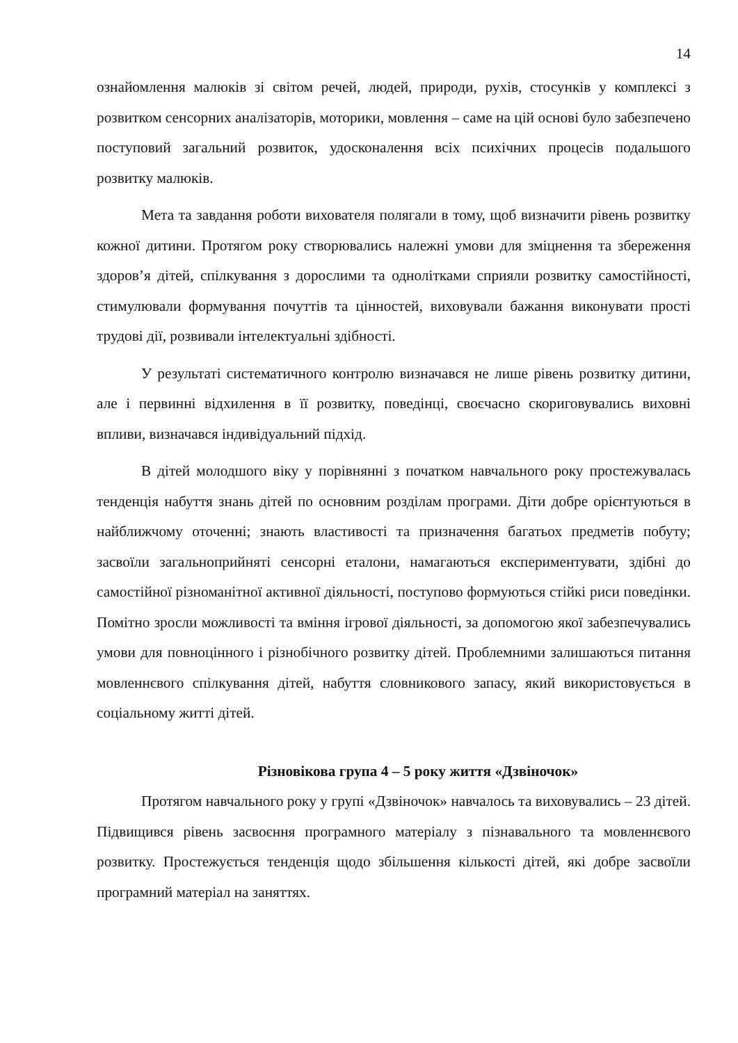14
ознайомлення малюків зі світом речей, людей, природи, рухів, стосунків у комплексі з розвитком сенсорних аналізаторів, моторики, мовлення – саме на цій основі було забезпечено поступовий загальний розвиток, удосконалення всіх психічних процесів подальшого розвитку малюків.
Мета та завдання роботи вихователя полягали в тому, щоб визначити рівень розвитку кожної дитини. Протягом року створювались належні умови для зміцнення та збереження здоров’я дітей, спілкування з дорослими та однолітками сприяли розвитку самостійності, стимулювали формування почуттів та цінностей, виховували бажання виконувати прості трудові дії, розвивали інтелектуальні здібності.
У результаті систематичного контролю визначався не лише рівень розвитку дитини, але і первинні відхилення в її розвитку, поведінці, своєчасно скориговувались виховні впливи, визначався індивідуальний підхід.
В дітей молодшого віку у порівнянні з початком навчального року простежувалась тенденція набуття знань дітей по основним розділам програми. Діти добре орієнтуються в найближчому оточенні; знають властивості та призначення багатьох предметів побуту; засвоїли загальноприйняті сенсорні еталони, намагаються експериментувати, здібні до самостійної різноманітної активної діяльності, поступово формуються стійкі риси поведінки. Помітно зросли можливості та вміння ігрової діяльності, за допомогою якої забезпечувались умови для повноцінного і різнобічного розвитку дітей. Проблемними залишаються питання мовленнєвого спілкування дітей, набуття словникового запасу, який використовується в соціальному житті дітей.
Різновікова група 4 – 5 року життя «Дзвіночок»
Протягом навчального року у групі «Дзвіночок» навчалось та виховувались – 23 дітей. Підвищився рівень засвоєння програмного матеріалу з пізнавального та мовленнєвого розвитку. Простежується тенденція щодо збільшення кількості дітей, які добре засвоїли програмний матеріал на заняттях.